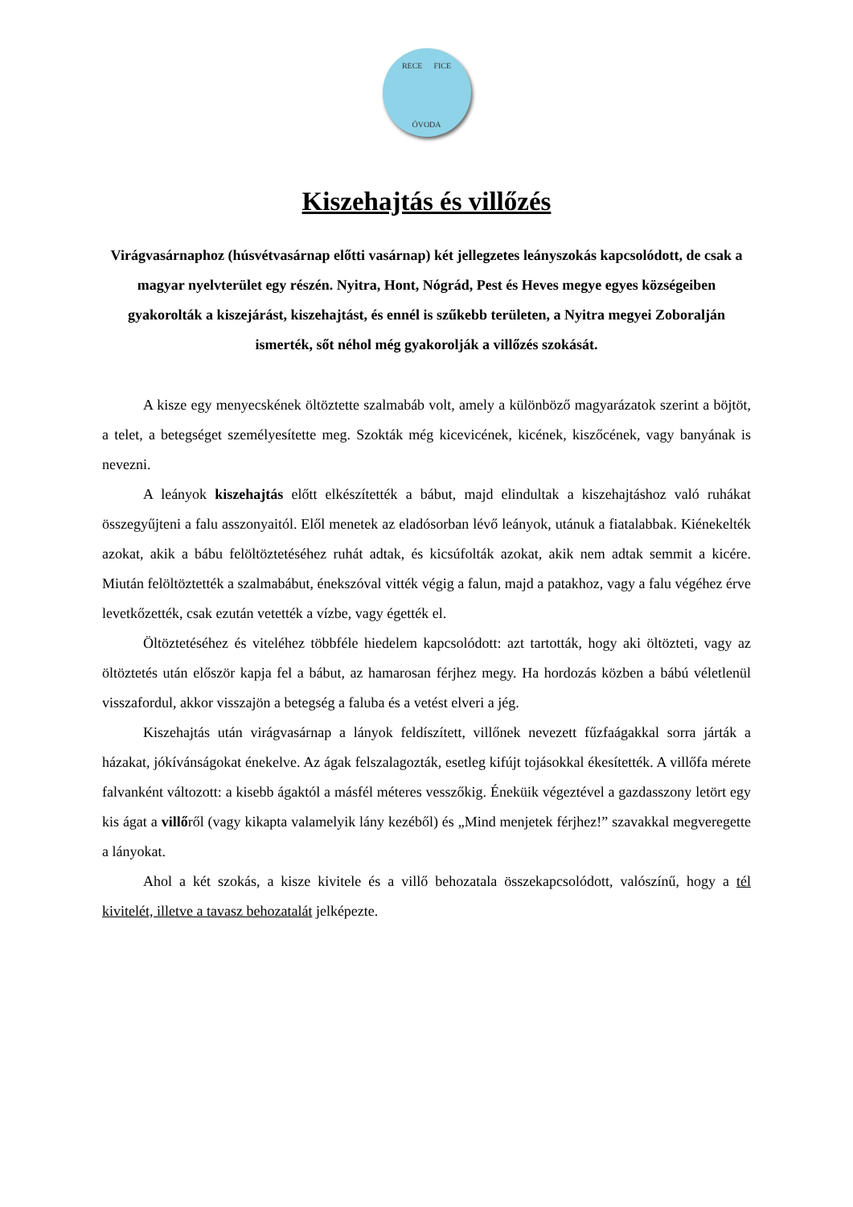RECE FICE
ÓVODA
Kiszehajtás és villőzés
Virágvasárnaphoz (húsvétvasárnap előtti vasárnap) két jellegzetes leányszokás kapcsolódott, de csak a magyar nyelvterület egy részén. Nyitra, Hont, Nógrád, Pest és Heves megye egyes községeiben gyakorolták a kiszejárást, kiszehajtást, és ennél is szűkebb területen, a Nyitra megyei Zoboralján ismerték, sőt néhol még gyakorolják a villőzés szokását.
A kisze egy menyecskének öltöztette szalmabáb volt, amely a különböző magyarázatok szerint a böjtöt, a telet, a betegséget személyesítette meg. Szokták még kicevicének, kicének, kiszőcének, vagy banyának is nevezni.
A leányok kiszehajtás előtt elkészítették a bábut, majd elindultak a kiszehajtáshoz való ruhákat összegyűjteni a falu asszonyaitól. Elől menetek az eladósorban lévő leányok, utánuk a fiatalabbak. Kiénekelték azokat, akik a bábu felöltöztetéséhez ruhát adtak, és kicsúfolták azokat, akik nem adtak semmit a kicére. Miután felöltöztették a szalmabábut, énekszóval vitték végig a falun, majd a patakhoz, vagy a falu végéhez érve levetkőzették, csak ezután vetették a vízbe, vagy égették el.
Öltöztetéséhez és viteléhez többféle hiedelem kapcsolódott: azt tartották, hogy aki öltözteti, vagy az öltöztetés után először kapja fel a bábut, az hamarosan férjhez megy. Ha hordozás közben a bábú véletlenül visszafordul, akkor visszajön a betegség a faluba és a vetést elveri a jég.
Kiszehajtás után virágvasárnap a lányok feldíszített, villőnek nevezett fűzfaágakkal sorra járták a házakat, jókívánságokat énekelve. Az ágak felszalagozták, esetleg kifújt tojásokkal ékesítették. A villőfa mérete falvanként változott: a kisebb ágaktól a másfél méteres vesszőkig. Éneküik végeztével a gazdasszony letört egy kis ágat a villőről (vagy kikapta valamelyik lány kezéből) és „Mind menjetek férjhez!” szavakkal megveregette a lányokat.
Ahol a két szokás, a kisze kivitele és a villő behozatala összekapcsolódott, valószínű, hogy a tél kivitelét, illetve a tavasz behozatalát jelképezte.